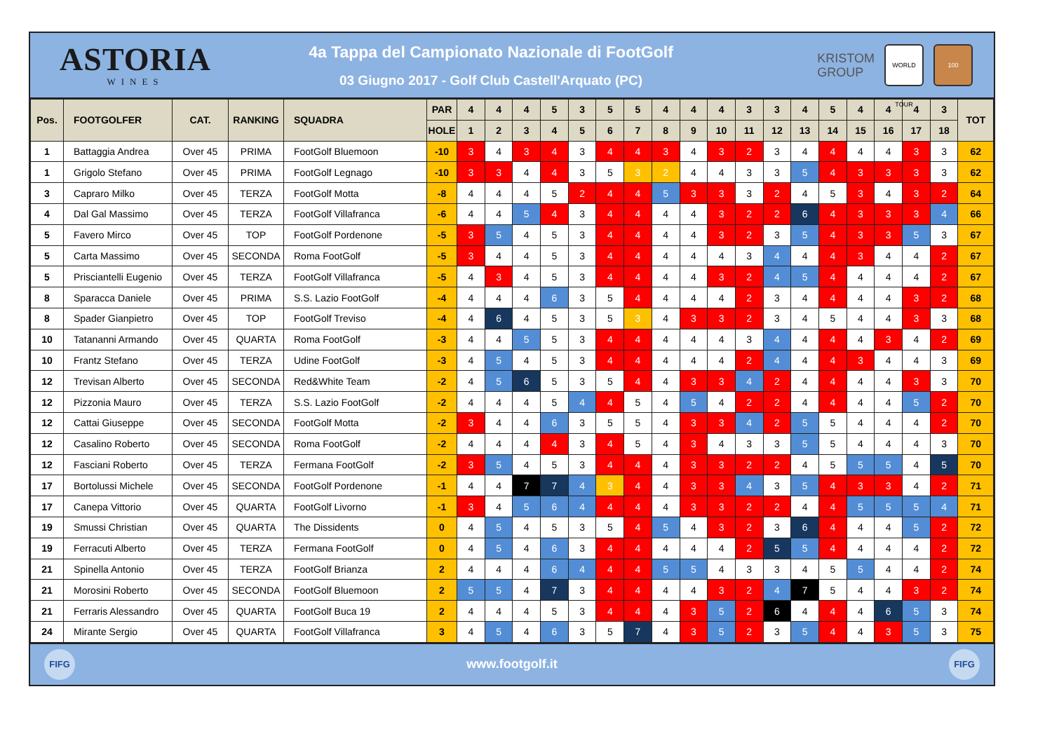ASTORIA
WINES
4a Tappa del Campionato Nazionale di FootGolf
03 Giugno 2017 - Golf Club Castell'Arquato (PC)
KRISTOM
GROUP
WORLD TOUR
100
| Pos. | FOOTGOLFER | CAT. | RANKING | SQUADRA | PAR | 4 | 4 | 4 | 5 | 3 | 5 | 5 | 4 | 4 | 4 | 3 | 3 | 4 | 5 | 4 | 4 | 4 | 3 | TOT |
| --- | --- | --- | --- | --- | --- | --- | --- | --- | --- | --- | --- | --- | --- | --- | --- | --- | --- | --- | --- | --- | --- | --- | --- | --- |
| | | | | | HOLE | 1 | 2 | 3 | 4 | 5 | 6 | 7 | 8 | 9 | 10 | 11 | 12 | 13 | 14 | 15 | 16 | 17 | 18 | |
| 1 | Battaggia Andrea | Over 45 | PRIMA | FootGolf Bluemoon | -10 | 3 | 4 | 3 | 4 | 3 | 4 | 4 | 3 | 4 | 3 | 2 | 3 | 4 | 4 | 4 | 4 | 3 | 3 | 62 |
| 1 | Grigolo Stefano | Over 45 | PRIMA | FootGolf Legnago | -10 | 3 | 3 | 4 | 4 | 3 | 5 | 3 | 2 | 4 | 4 | 3 | 3 | 5 | 4 | 3 | 3 | 3 | 3 | 62 |
| 3 | Capraro Milko | Over 45 | TERZA | FootGolf Motta | -8 | 4 | 4 | 4 | 5 | 2 | 4 | 4 | 5 | 3 | 3 | 3 | 2 | 4 | 5 | 3 | 4 | 3 | 2 | 64 |
| 4 | Dal Gal Massimo | Over 45 | TERZA | FootGolf Villafranca | -6 | 4 | 4 | 5 | 4 | 3 | 4 | 4 | 4 | 4 | 3 | 2 | 2 | 6 | 4 | 3 | 3 | 3 | 4 | 66 |
| 5 | Favero Mirco | Over 45 | TOP | FootGolf Pordenone | -5 | 3 | 5 | 4 | 5 | 3 | 4 | 4 | 4 | 4 | 3 | 2 | 3 | 5 | 4 | 3 | 3 | 5 | 3 | 67 |
| 5 | Carta Massimo | Over 45 | SECONDA | Roma FootGolf | -5 | 3 | 4 | 4 | 5 | 3 | 4 | 4 | 4 | 4 | 4 | 3 | 4 | 4 | 4 | 3 | 4 | 4 | 2 | 67 |
| 5 | Prisciantelli Eugenio | Over 45 | TERZA | FootGolf Villafranca | -5 | 4 | 3 | 4 | 5 | 3 | 4 | 4 | 4 | 4 | 3 | 2 | 4 | 5 | 4 | 4 | 4 | 4 | 2 | 67 |
| 8 | Sparacca Daniele | Over 45 | PRIMA | S.S. Lazio FootGolf | -4 | 4 | 4 | 4 | 6 | 3 | 5 | 4 | 4 | 4 | 4 | 2 | 3 | 4 | 4 | 4 | 4 | 3 | 2 | 68 |
| 8 | Spader Gianpietro | Over 45 | TOP | FootGolf Treviso | -4 | 4 | 6 | 4 | 5 | 3 | 5 | 3 | 4 | 3 | 3 | 2 | 3 | 4 | 5 | 4 | 4 | 3 | 3 | 68 |
| 10 | Tatananni Armando | Over 45 | QUARTA | Roma FootGolf | -3 | 4 | 4 | 5 | 5 | 3 | 4 | 4 | 4 | 4 | 4 | 3 | 4 | 4 | 4 | 4 | 3 | 4 | 2 | 69 |
| 10 | Frantz Stefano | Over 45 | TERZA | Udine FootGolf | -3 | 4 | 5 | 4 | 5 | 3 | 4 | 4 | 4 | 4 | 4 | 2 | 4 | 4 | 4 | 3 | 4 | 4 | 3 | 69 |
| 12 | Trevisan Alberto | Over 45 | SECONDA | Red&White Team | -2 | 4 | 5 | 6 | 5 | 3 | 5 | 4 | 4 | 3 | 3 | 4 | 2 | 4 | 4 | 4 | 4 | 3 | 3 | 70 |
| 12 | Pizzonia Mauro | Over 45 | TERZA | S.S. Lazio FootGolf | -2 | 4 | 4 | 4 | 5 | 4 | 4 | 5 | 4 | 5 | 4 | 2 | 2 | 4 | 4 | 4 | 4 | 5 | 2 | 70 |
| 12 | Cattai Giuseppe | Over 45 | SECONDA | FootGolf Motta | -2 | 3 | 4 | 4 | 6 | 3 | 5 | 5 | 4 | 3 | 3 | 4 | 2 | 5 | 5 | 4 | 4 | 4 | 2 | 70 |
| 12 | Casalino Roberto | Over 45 | SECONDA | Roma FootGolf | -2 | 4 | 4 | 4 | 4 | 3 | 4 | 5 | 4 | 3 | 4 | 3 | 3 | 5 | 5 | 4 | 4 | 4 | 3 | 70 |
| 12 | Fasciani Roberto | Over 45 | TERZA | Fermana FootGolf | -2 | 3 | 5 | 4 | 5 | 3 | 4 | 4 | 4 | 3 | 3 | 2 | 2 | 4 | 5 | 5 | 5 | 4 | 5 | 70 |
| 17 | Bortolussi Michele | Over 45 | SECONDA | FootGolf Pordenone | -1 | 4 | 4 | 7 | 7 | 4 | 3 | 4 | 4 | 3 | 3 | 4 | 3 | 5 | 4 | 3 | 3 | 4 | 2 | 71 |
| 17 | Canepa Vittorio | Over 45 | QUARTA | FootGolf Livorno | -1 | 3 | 4 | 5 | 6 | 4 | 4 | 4 | 4 | 3 | 3 | 2 | 2 | 4 | 4 | 5 | 5 | 5 | 4 | 71 |
| 19 | Smussi Christian | Over 45 | QUARTA | The Dissidents | 0 | 4 | 5 | 4 | 5 | 3 | 5 | 4 | 5 | 4 | 3 | 2 | 3 | 6 | 4 | 4 | 4 | 5 | 2 | 72 |
| 19 | Ferracuti Alberto | Over 45 | TERZA | Fermana FootGolf | 0 | 4 | 5 | 4 | 6 | 3 | 4 | 4 | 4 | 4 | 4 | 2 | 5 | 5 | 4 | 4 | 4 | 4 | 2 | 72 |
| 21 | Spinella Antonio | Over 45 | TERZA | FootGolf Brianza | 2 | 4 | 4 | 4 | 6 | 4 | 4 | 4 | 5 | 5 | 4 | 3 | 3 | 4 | 5 | 5 | 4 | 4 | 2 | 74 |
| 21 | Morosini Roberto | Over 45 | SECONDA | FootGolf Bluemoon | 2 | 5 | 5 | 4 | 7 | 3 | 4 | 4 | 4 | 4 | 3 | 2 | 4 | 7 | 5 | 4 | 4 | 3 | 2 | 74 |
| 21 | Ferraris Alessandro | Over 45 | QUARTA | FootGolf Buca 19 | 2 | 4 | 4 | 4 | 5 | 3 | 4 | 4 | 4 | 3 | 5 | 2 | 6 | 4 | 4 | 4 | 6 | 5 | 3 | 74 |
| 24 | Mirante Sergio | Over 45 | QUARTA | FootGolf Villafranca | 3 | 4 | 5 | 4 | 6 | 3 | 5 | 7 | 4 | 3 | 5 | 2 | 3 | 5 | 4 | 4 | 3 | 5 | 3 | 75 |
FIFG
www.footgolf.it
FIFG